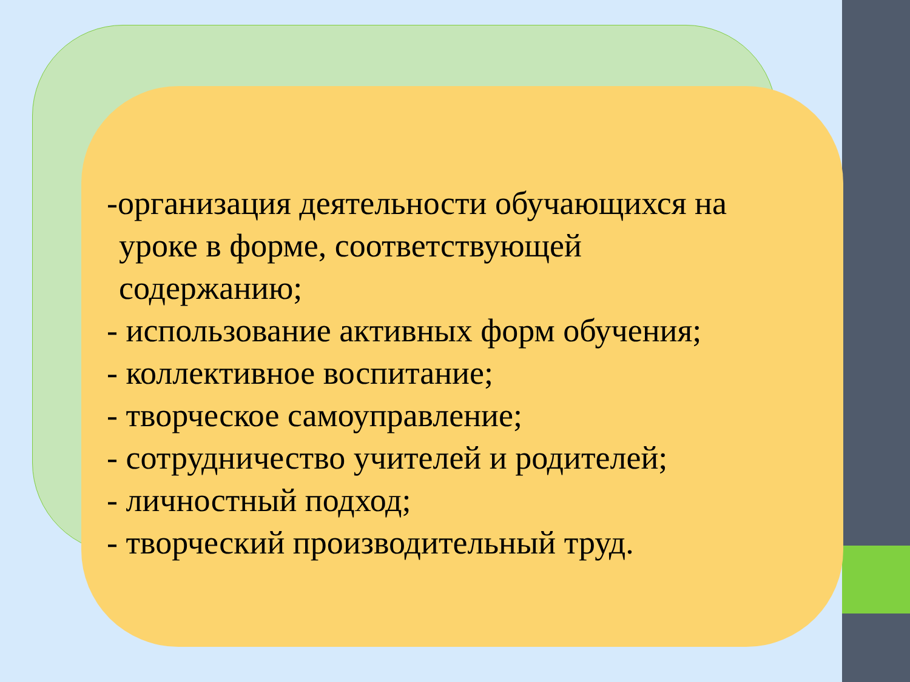-организация деятельности обучающихся на
уроке в форме, соответствующей
содержанию;
- использование активных форм обучения;
- коллективное воспитание;
- творческое самоуправление;
- сотрудничество учителей и родителей;
- личностный подход;
- творческий производительный труд.